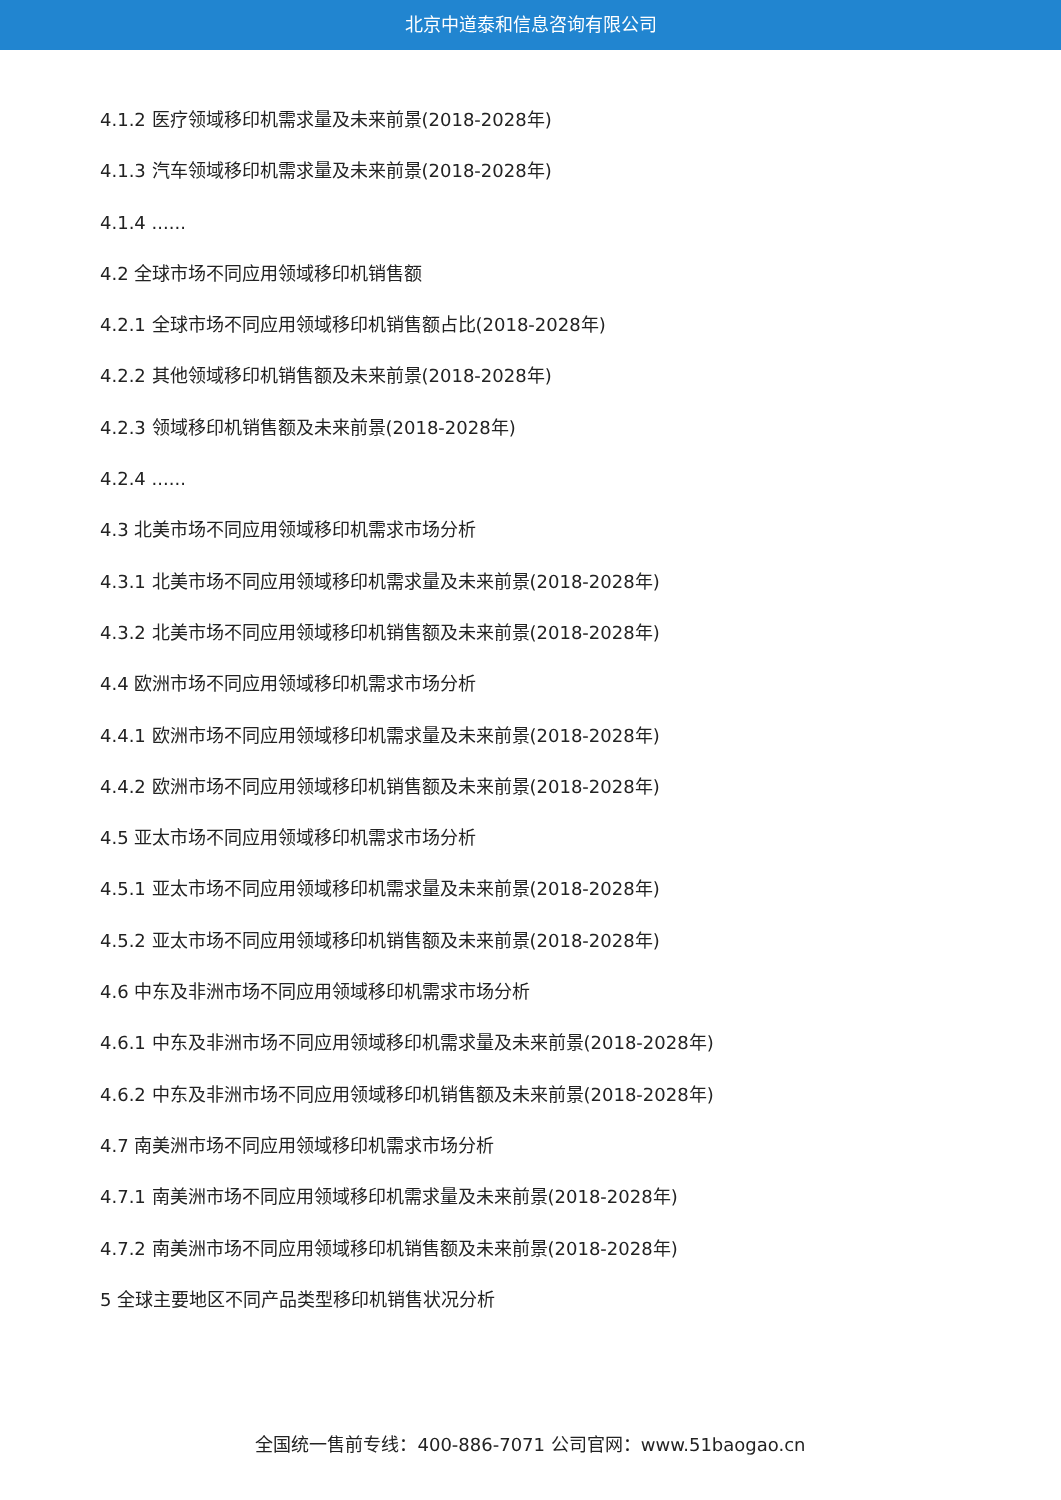北京中道泰和信息咨询有限公司
4.1.2 医疗领域移印机需求量及未来前景(2018-2028年)
4.1.3 汽车领域移印机需求量及未来前景(2018-2028年)
4.1.4 ......
4.2 全球市场不同应用领域移印机销售额
4.2.1 全球市场不同应用领域移印机销售额占比(2018-2028年)
4.2.2 其他领域移印机销售额及未来前景(2018-2028年)
4.2.3 领域移印机销售额及未来前景(2018-2028年)
4.2.4 ......
4.3 北美市场不同应用领域移印机需求市场分析
4.3.1 北美市场不同应用领域移印机需求量及未来前景(2018-2028年)
4.3.2 北美市场不同应用领域移印机销售额及未来前景(2018-2028年)
4.4 欧洲市场不同应用领域移印机需求市场分析
4.4.1 欧洲市场不同应用领域移印机需求量及未来前景(2018-2028年)
4.4.2 欧洲市场不同应用领域移印机销售额及未来前景(2018-2028年)
4.5 亚太市场不同应用领域移印机需求市场分析
4.5.1 亚太市场不同应用领域移印机需求量及未来前景(2018-2028年)
4.5.2 亚太市场不同应用领域移印机销售额及未来前景(2018-2028年)
4.6 中东及非洲市场不同应用领域移印机需求市场分析
4.6.1 中东及非洲市场不同应用领域移印机需求量及未来前景(2018-2028年)
4.6.2 中东及非洲市场不同应用领域移印机销售额及未来前景(2018-2028年)
4.7 南美洲市场不同应用领域移印机需求市场分析
4.7.1 南美洲市场不同应用领域移印机需求量及未来前景(2018-2028年)
4.7.2 南美洲市场不同应用领域移印机销售额及未来前景(2018-2028年)
5 全球主要地区不同产品类型移印机销售状况分析
全国统一售前专线：400-886-7071 公司官网：www.51baogao.cn